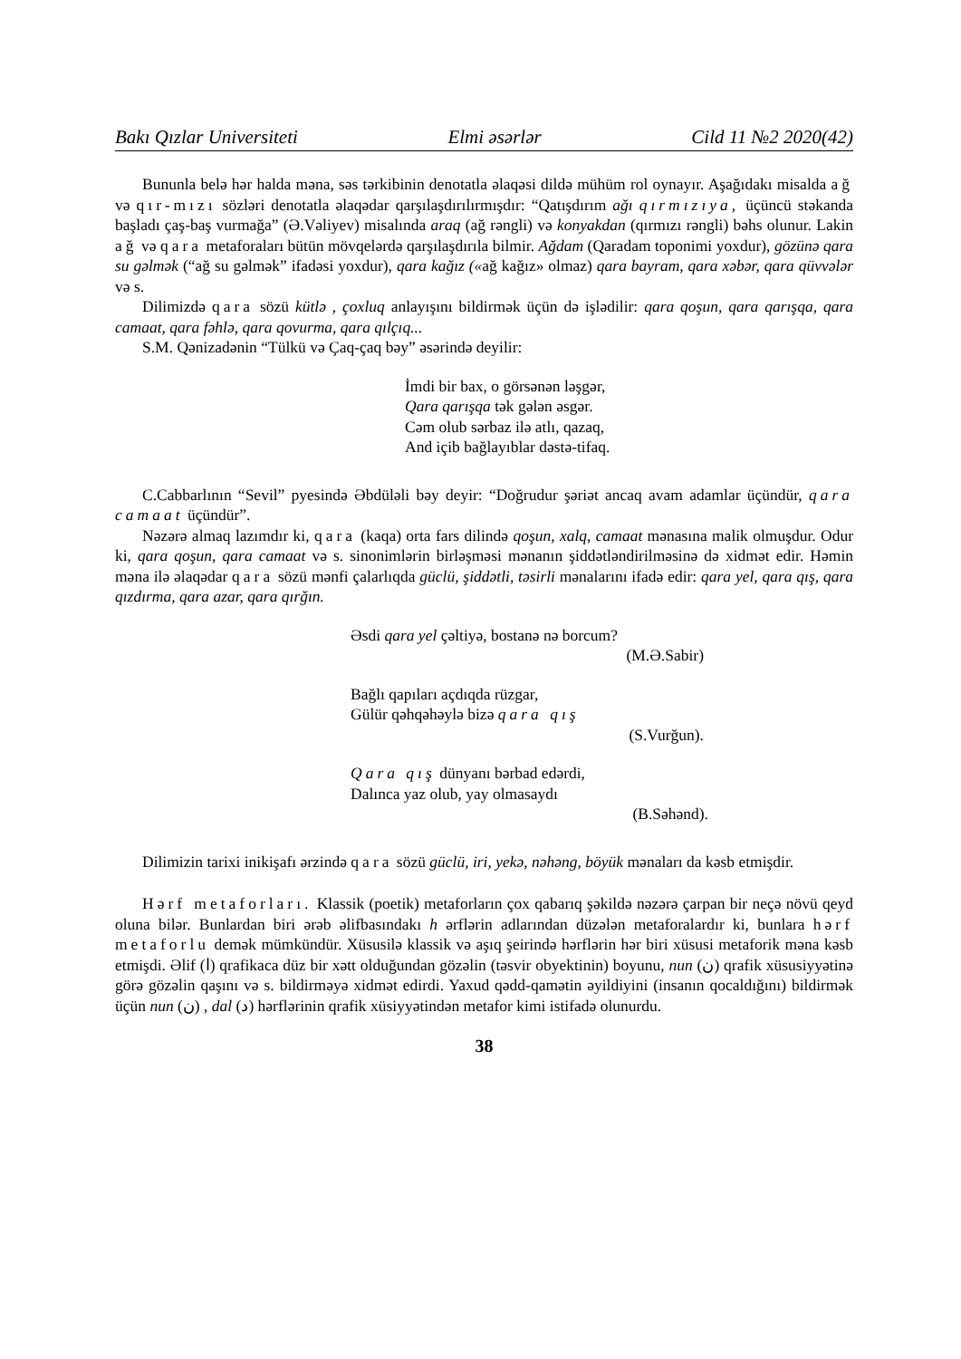Bakı Qızlar Universiteti Elmi əsərlər Cild 11 №2 2020(42)
Bununla belə hər halda məna, səs tərkibinin denotatla əlaqəsi dildə mühüm rol oynayır. Aşağıdakı misalda ağ və qır-mızı sözləri denotatla əlaqədar qarşılaşdırılırmışdır: “Qatışdırım ağı qırmızıya, üçüncü stəkanda başladı çaş-baş vurmağa” (Ə.Vəliyev) misalında araq (ağ rəngli) və konyakdan (qırmızı rəngli) bəhs olunur. Lakin ağ və qara metaforaları bütün mövqelərdə qarşılaşdırıla bilmir. Ağdam (Qaradam toponimi yoxdur), gözünə qara su gəlmək (“ağ su gəlmək” ifadəsi yoxdur), qara kağız («ağ kağız» olmaz) qara bayram, qara xəbər, qara qüvvələr və s.
Dilimizdə qara sözü kütlə , çoxluq anlayışını bildirmək üçün də işlədilir: qara qoşun, qara qarışqa, qara camaat, qara fəhlə, qara qovurma, qara qılçıq...
S.M. Qənizadənin “Tülkü və Çaq-çaq bəy” əsərində deyilir:
İmdi bir bax, o görsənən ləşgər,
Qara qarışqa tək gələn əsgər.
Cəm olub sərbaz ilə atlı, qazaq,
And içib bağlayıblar dəstə-tifaq.
C.Cabbarlının “Sevil” pyesində Əbdüləli bəy deyir: “Doğrudur şəriət ancaq avam adamlar üçündür, qara camaat üçündür”.
Nəzərə almaq lazımdır ki, qara (kaqa) orta fars dilində qoşun, xalq, camaat mənasına malik olmuşdur. Odur ki, qara qoşun, qara camaat və s. sinonimlərin birləşməsi mənanın şiddətləndirilməsinə də xidmət edir. Həmin məna ilə əlaqədar qara sözü mənfi çalarlıqda güclü, şiddətli, təsirli mənalarını ifadə edir: qara yel, qara qış, qara qızdırma, qara azar, qara qırğın.
Əsdi qara yel çəltiyə, bostanə nə borcum?
(M.Ə.Sabir)
Bağlı qapıları açdıqda rüzgar,
Gülür qəhqəhəylə bizə qara qış
(S.Vurğun).
Qara qış dünyanı bərbad edərdi,
Dalınca yaz olub, yay olmasaydı
(B.Səhənd).
Dilimizin tarixi inikişafı ərzində qara sözü güclü, iri, yekə, nəhəng, böyük mənaları da kəsb etmişdir.
Hərf metaforları. Klassik (poetik) metaforların çox qabarıq şəkildə nəzərə çarpan bir neçə növü qeyd oluna bilər. Bunlardan biri ərəb əlifbasındakı h ərflərin adlarından düzələn metaforalardır ki, bunlara hərf metaforlu demək mümkündür. Xüsusilə klassik və aşıq şeirində hərflərin hər biri xüsusi metaforik məna kəsb etmişdi. Əlif (ا) qrafikaca düz bir xətt olduğundan gözəlin (təsvir obyektinin) boyunu, nun (ن) qrafik xüsusiyyətinə görə gözəlin qaşını və s. bildirməyə xidmət edirdi. Yaxud qədd-qamətin əyildiyini (insanın qocaldığını) bildirmək üçün nun (ن) , dal (د) hərflərinin qrafik xüsiyyətindən metafor kimi istifadə olunurdu.
38